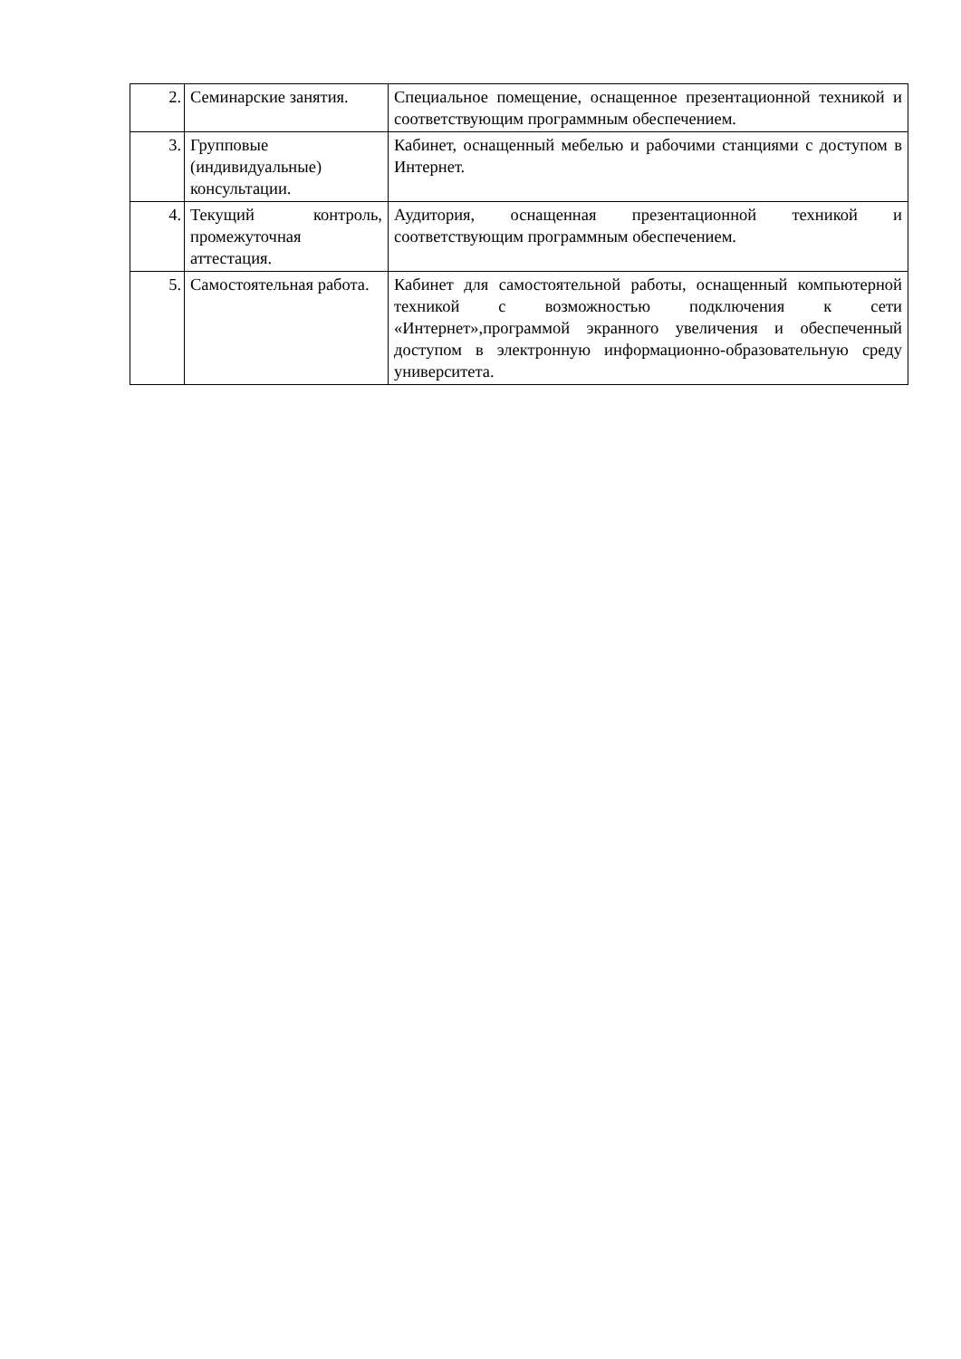| 2. | Семинарские занятия. | Специальное помещение, оснащенное презентационной техникой и соответствующим программным обеспечением. |
| 3. | Групповые (индивидуальные) консультации. | Кабинет, оснащенный мебелью и рабочими станциями с доступом в Интернет. |
| 4. | Текущий контроль, промежуточная аттестация. | Аудитория, оснащенная презентационной техникой и соответствующим программным обеспечением. |
| 5. | Самостоятельная работа. | Кабинет для самостоятельной работы, оснащенный компьютерной техникой с возможностью подключения к сети «Интернет»,программой экранного увеличения и обеспеченный доступом в электронную информационно-образовательную среду университета. |